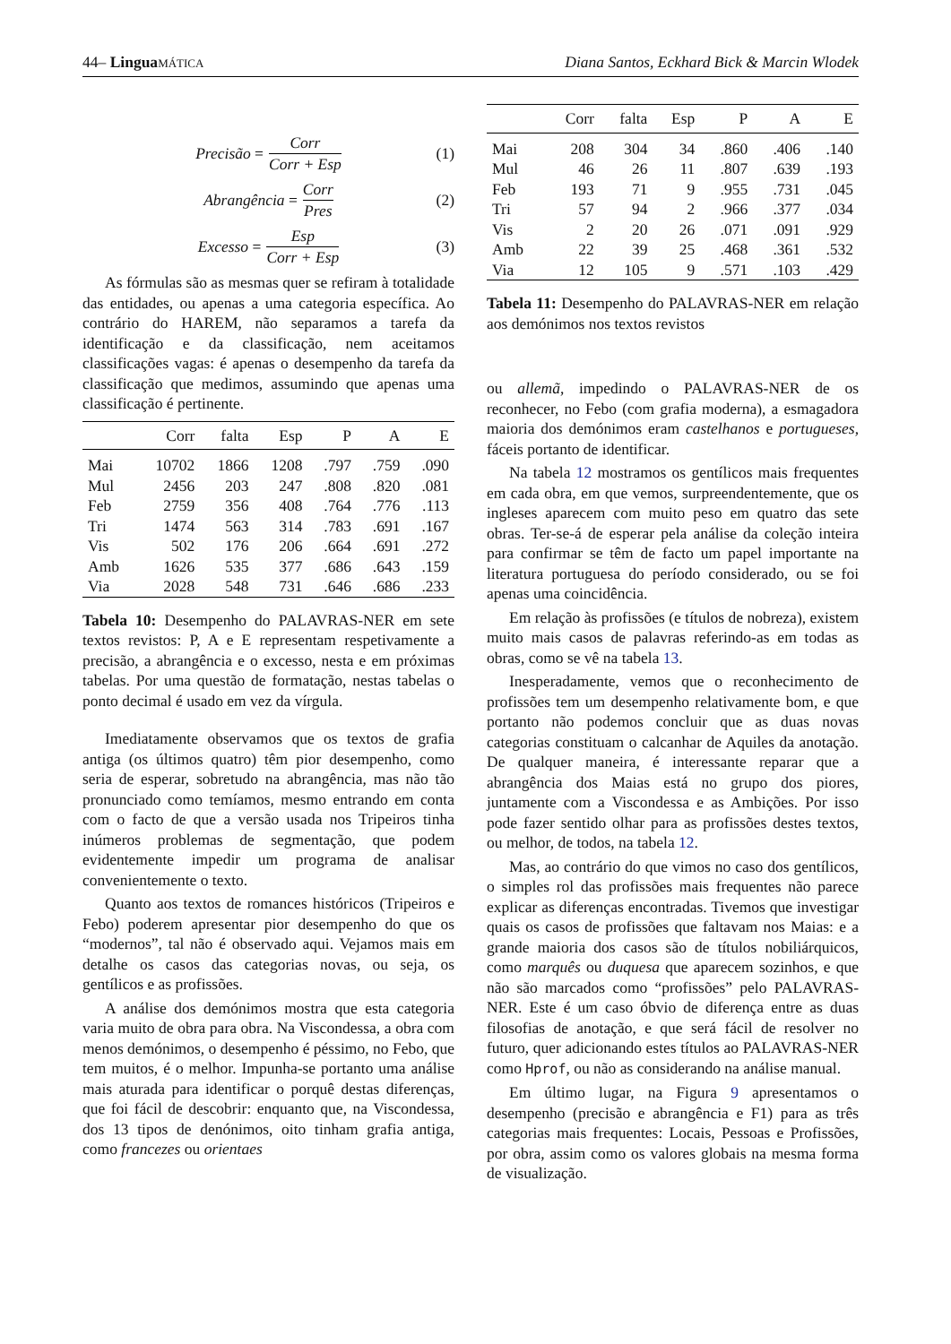44– Lingua MÁTICA Diana Santos, Eckhard Bick & Marcin Wlodek
Precisão = Corr Corr + Esp (1)
Abrangência = Corr Pres (2)
Excesso = Esp Corr + Esp (3)
As fórmulas são as mesmas quer se refiram à totalidade das entidades, ou apenas a uma categoria específica. Ao contrário do HAREM, não separamos a tarefa da identificação e da classificação, nem aceitamos classificações vagas: é apenas o desempenho da tarefa da classificação que medimos, assumindo que apenas uma classificação é pertinente.
| | Corr | falta | Esp | P | A | E |
| --- | --- | --- | --- | --- | --- | --- |
| Mai | 10702 | 1866 | 1208 | .797 | .759 | .090 |
| Mul | 2456 | 203 | 247 | .808 | .820 | .081 |
| Feb | 2759 | 356 | 408 | .764 | .776 | .113 |
| Tri | 1474 | 563 | 314 | .783 | .691 | .167 |
| Vis | 502 | 176 | 206 | .664 | .691 | .272 |
| Amb | 1626 | 535 | 377 | .686 | .643 | .159 |
| Via | 2028 | 548 | 731 | .646 | .686 | .233 |
Tabela 10: Desempenho do PALAVRAS-NER em sete textos revistos: P, A e E representam respetivamente a precisão, a abrangência e o excesso, nesta e em próximas tabelas. Por uma questão de formatação, nestas tabelas o ponto decimal é usado em vez da vírgula.
Imediatamente observamos que os textos de grafia antiga (os últimos quatro) têm pior desempenho, como seria de esperar, sobretudo na abrangência, mas não tão pronunciado como temíamos, mesmo entrando em conta com o facto de que a versão usada nos Tripeiros tinha inúmeros problemas de segmentação, que podem evidentemente impedir um programa de analisar convenientemente o texto.
Quanto aos textos de romances históricos (Tripeiros e Febo) poderem apresentar pior desempenho do que os “modernos”, tal não é observado aqui. Vejamos mais em detalhe os casos das categorias novas, ou seja, os gentílicos e as profissões.
A análise dos demónimos mostra que esta categoria varia muito de obra para obra. Na Viscondessa, a obra com menos demónimos, o desempenho é péssimo, no Febo, que tem muitos, é o melhor. Impunha-se portanto uma análise mais aturada para identificar o porquê destas diferenças, que foi fácil de descobrir: enquanto que, na Viscondessa, dos 13 tipos de denónimos, oito tinham grafia antiga, como francezes ou orientaes
| | Corr | falta | Esp | P | A | E |
| --- | --- | --- | --- | --- | --- | --- |
| Mai | 208 | 304 | 34 | .860 | .406 | .140 |
| Mul | 46 | 26 | 11 | .807 | .639 | .193 |
| Feb | 193 | 71 | 9 | .955 | .731 | .045 |
| Tri | 57 | 94 | 2 | .966 | .377 | .034 |
| Vis | 2 | 20 | 26 | .071 | .091 | .929 |
| Amb | 22 | 39 | 25 | .468 | .361 | .532 |
| Via | 12 | 105 | 9 | .571 | .103 | .429 |
Tabela 11: Desempenho do PALAVRAS-NER em relação aos demónimos nos textos revistos
ou allemã, impedindo o PALAVRAS-NER de os reconhecer, no Febo (com grafia moderna), a esmagadora maioria dos demónimos eram castelhanos e portugueses, fáceis portanto de identificar.
Na tabela 12 mostramos os gentílicos mais frequentes em cada obra, em que vemos, surpreendentemente, que os ingleses aparecem com muito peso em quatro das sete obras. Ter-se-á de esperar pela análise da coleção inteira para confirmar se têm de facto um papel importante na literatura portuguesa do período considerado, ou se foi apenas uma coincidência.
Em relação às profissões (e títulos de nobreza), existem muito mais casos de palavras referindo-as em todas as obras, como se vê na tabela 13.
Inesperadamente, vemos que o reconhecimento de profissões tem um desempenho relativamente bom, e que portanto não podemos concluir que as duas novas categorias constituam o calcanhar de Aquiles da anotação. De qualquer maneira, é interessante reparar que a abrangência dos Maias está no grupo dos piores, juntamente com a Viscondessa e as Ambições. Por isso pode fazer sentido olhar para as profissões destes textos, ou melhor, de todos, na tabela 12.
Mas, ao contrário do que vimos no caso dos gentílicos, o simples rol das profissões mais frequentes não parece explicar as diferenças encontradas. Tivemos que investigar quais os casos de profissões que faltavam nos Maias: e a grande maioria dos casos são de títulos nobiliárquicos, como marquês ou duquesa que aparecem sozinhos, e que não são marcados como “profissões” pelo PALAVRAS-NER. Este é um caso óbvio de diferença entre as duas filosofias de anotação, e que será fácil de resolver no futuro, quer adicionando estes títulos ao PALAVRAS-NER como Hprof, ou não as considerando na análise manual.
Em último lugar, na Figura 9 apresentamos o desempenho (precisão e abrangência e F1) para as três categorias mais frequentes: Locais, Pessoas e Profissões, por obra, assim como os valores globais na mesma forma de visualização.